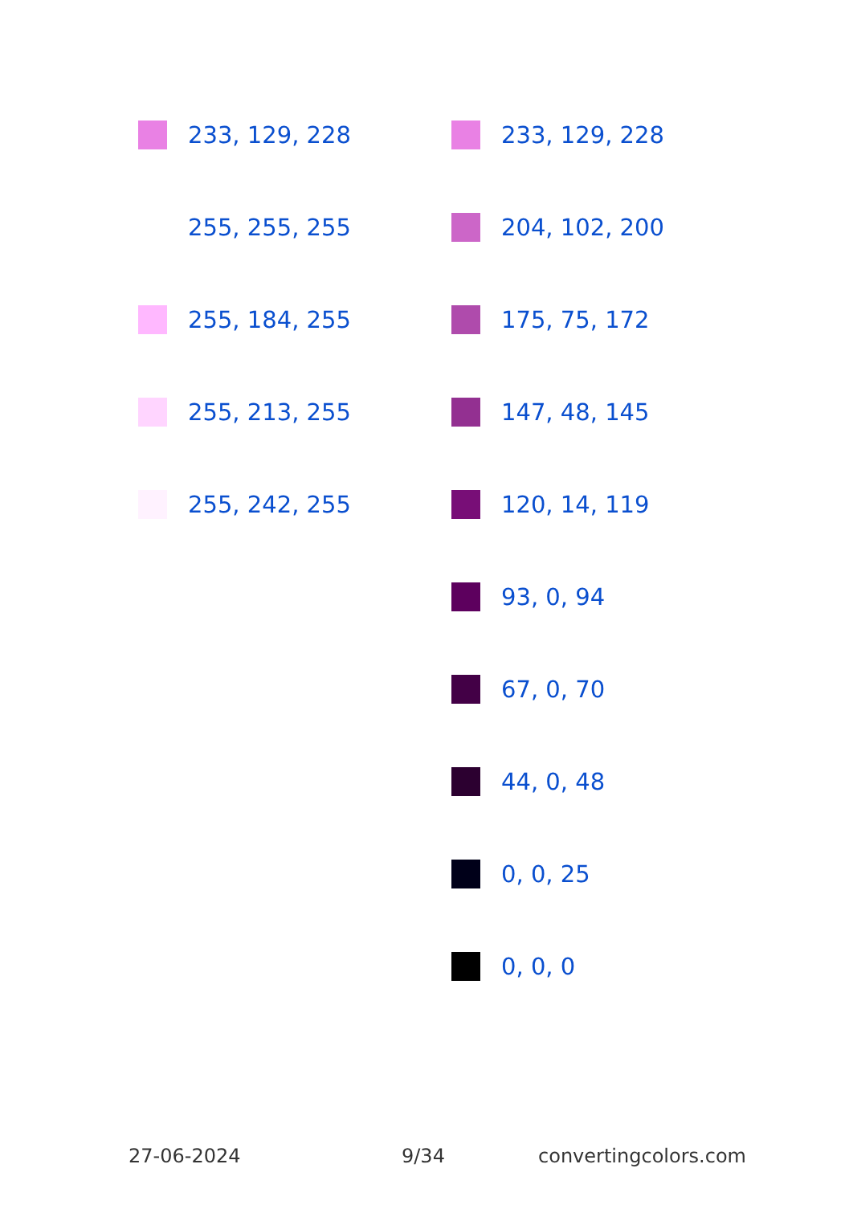233, 129, 228
255, 255, 255
255, 184, 255
255, 213, 255
255, 242, 255
233, 129, 228
204, 102, 200
175, 75, 172
147, 48, 145
120, 14, 119
93, 0, 94
67, 0, 70
44, 0, 48
0, 0, 25
0, 0, 0
27-06-2024 9/34 convertingcolors.com